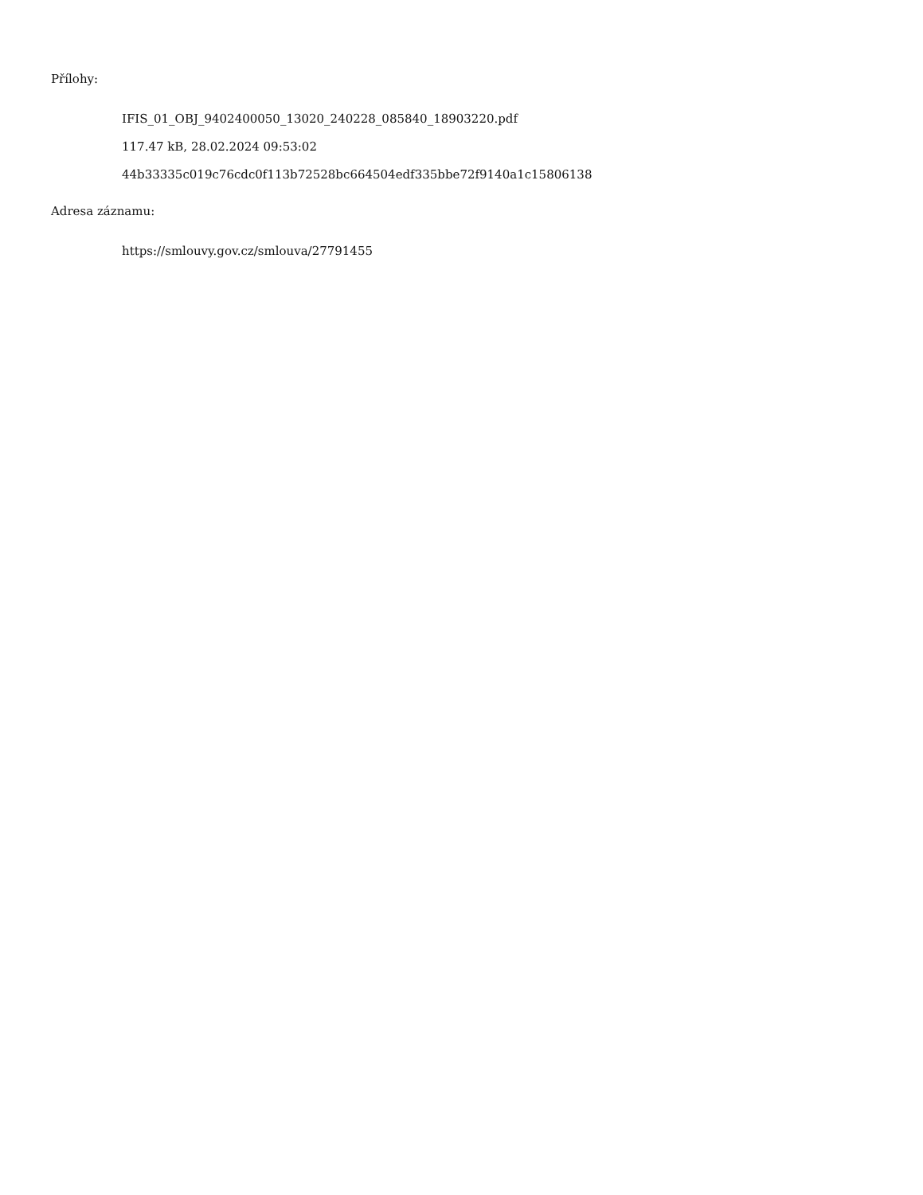Přílohy:
IFIS_01_OBJ_9402400050_13020_240228_085840_18903220.pdf
117.47 kB, 28.02.2024 09:53:02
44b33335c019c76cdc0f113b72528bc664504edf335bbe72f9140a1c15806138
Adresa záznamu:
https://smlouvy.gov.cz/smlouva/27791455